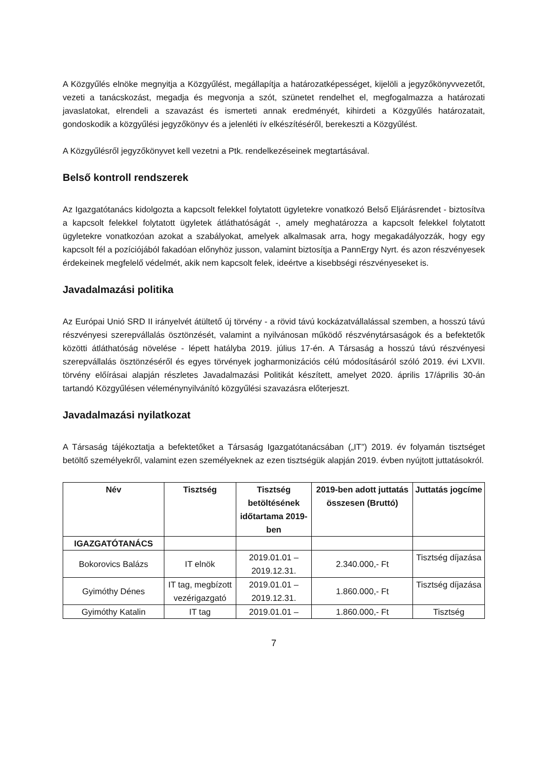A Közgyűlés elnöke megnyitja a Közgyűlést, megállapítja a határozatképességet, kijelöli a jegyzőkönyvvezetőt, vezeti a tanácskozást, megadja és megvonja a szót, szünetet rendelhet el, megfogalmazza a határozati javaslatokat, elrendeli a szavazást és ismerteti annak eredményét, kihirdeti a Közgyűlés határozatait, gondoskodik a közgyűlési jegyzőkönyv és a jelenléti ív elkészítéséről, berekeszti a Közgyűlést.
A Közgyűlésről jegyzőkönyvet kell vezetni a Ptk. rendelkezéseinek megtartásával.
Belső kontroll rendszerek
Az Igazgatótanács kidolgozta a kapcsolt felekkel folytatott ügyletekre vonatkozó Belső Eljárásrendet - biztosítva a kapcsolt felekkel folytatott ügyletek átláthatóságát -, amely meghatározza a kapcsolt felekkel folytatott ügyletekre vonatkozóan azokat a szabályokat, amelyek alkalmasak arra, hogy megakadályozzák, hogy egy kapcsolt fél a pozíciójából fakadóan előnyhöz jusson, valamint biztosítja a PannErgy Nyrt. és azon részvényesek érdekeinek megfelelő védelmét, akik nem kapcsolt felek, ideértve a kisebbségi részvényeseket is.
Javadalmazási politika
Az Európai Unió SRD II irányelvét átültető új törvény - a rövid távú kockázatvállalással szemben, a hosszú távú részvényesi szerepvállalás ösztönzését, valamint a nyilvánosan működő részvénytársaságok és a befektetők közötti átláthatóság növelése - lépett hatályba 2019. július 17-én. A Társaság a hosszú távú részvényesi szerepvállalás ösztönzéséről és egyes törvények jogharmonizációs célú módosításáról szóló 2019. évi LXVII. törvény előírásai alapján részletes Javadalmazási Politikát készített, amelyet 2020. április 17/április 30-án tartandó Közgyűlésen véleménynyilvánító közgyűlési szavazásra előterjeszt.
Javadalmazási nyilatkozat
A Társaság tájékoztatja a befektetőket a Társaság Igazgatótanácsában („IT”) 2019. év folyamán tisztséget betöltő személyekről, valamint ezen személyeknek az ezen tisztségük alapján 2019. évben nyújtott juttatásokról.
| Név | Tisztség | Tisztség betöltésének időtartama 2019-ben | 2019-ben adott juttatás összesen (Bruttó) | Juttatás jogcíme |
| --- | --- | --- | --- | --- |
| IGAZGATÓTANÁCS | | | | |
| Bokorovics Balázs | IT elnök | 2019.01.01 – 2019.12.31. | 2.340.000,- Ft | Tisztség díjazása |
| Gyimóthy Dénes | IT tag, megbízott vezérigazgató | 2019.01.01 – 2019.12.31. | 1.860.000,- Ft | Tisztség díjazása |
| Gyimóthy Katalin | IT tag | 2019.01.01 – | 1.860.000,- Ft | Tisztség |
7